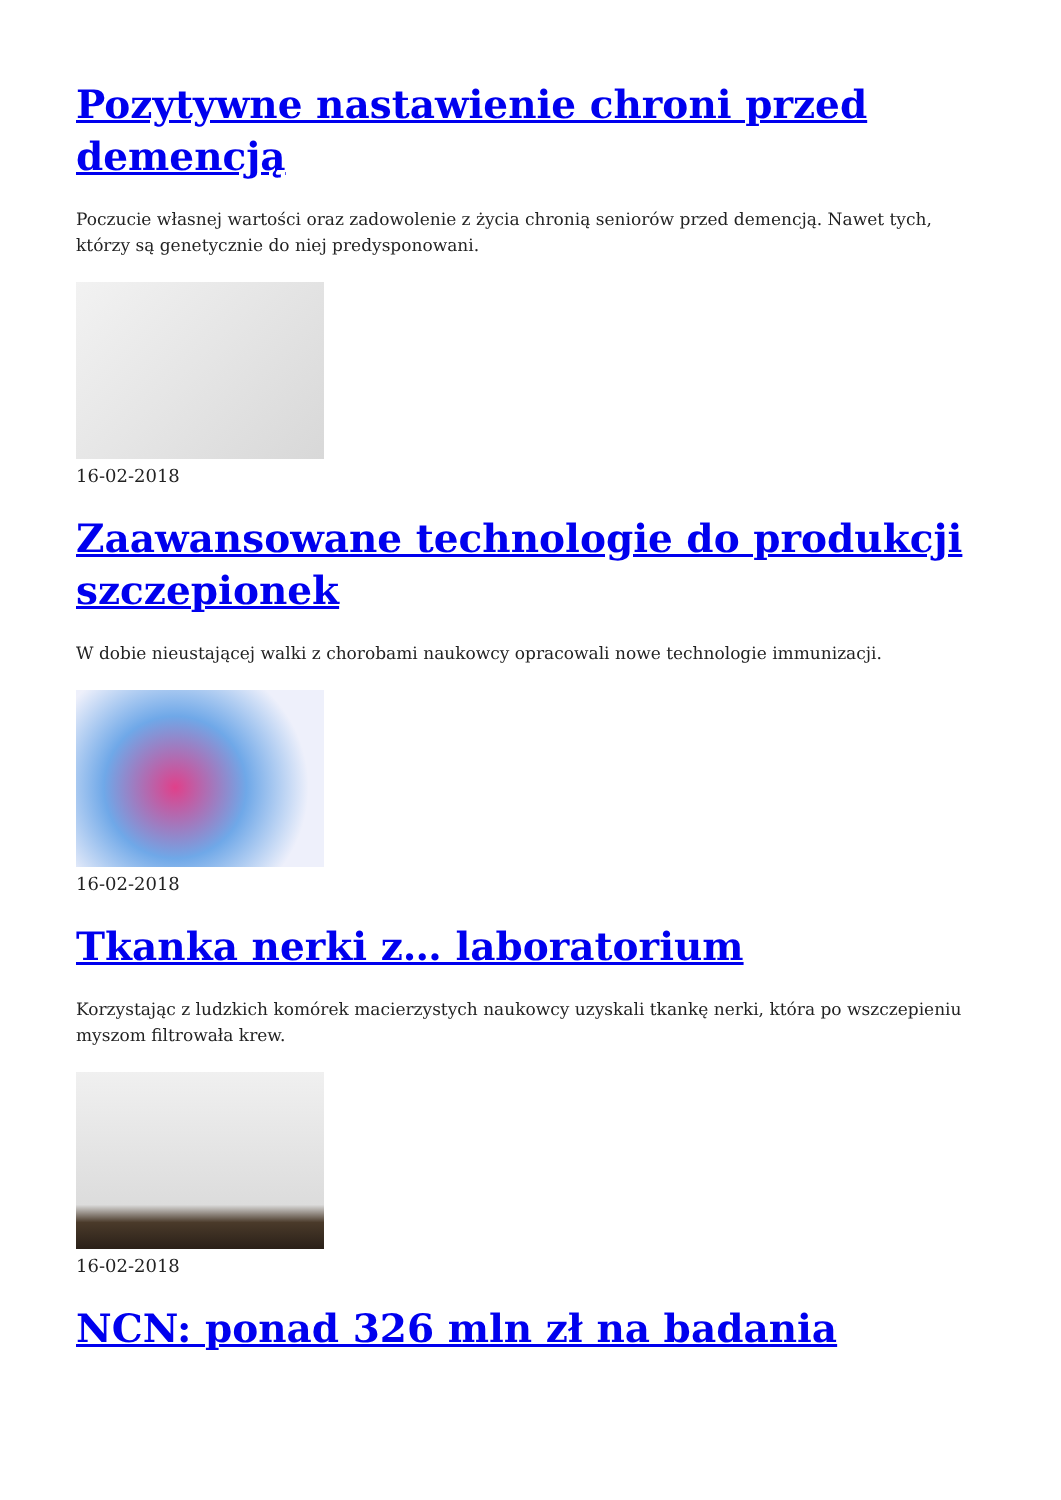Pozytywne nastawienie chroni przed demencją
Poczucie własnej wartości oraz zadowolenie z życia chronią seniorów przed demencją. Nawet tych, którzy są genetycznie do niej predysponowani.
16-02-2018
Zaawansowane technologie do produkcji szczepionek
W dobie nieustającej walki z chorobami naukowcy opracowali nowe technologie immunizacji.
16-02-2018
Tkanka nerki z… laboratorium
Korzystając z ludzkich komórek macierzystych naukowcy uzyskali tkankę nerki, która po wszczepieniu myszom filtrowała krew.
16-02-2018
NCN: ponad 326 mln zł na badania